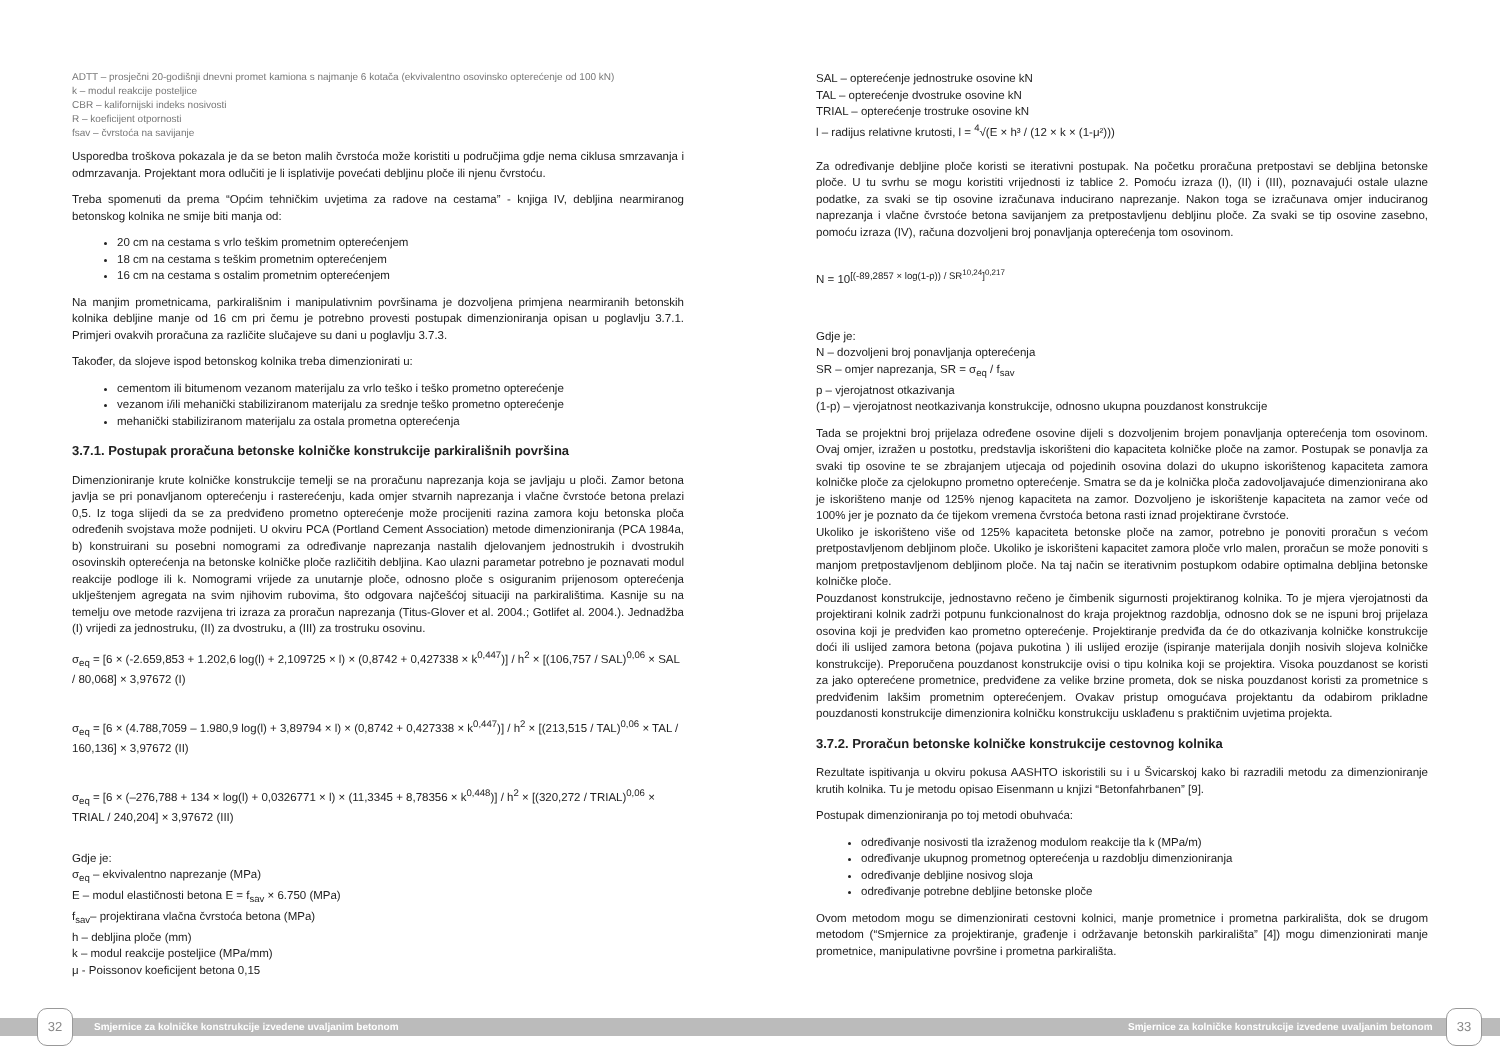ADTT – prosječni 20-godišnji dnevni promet kamiona s najmanje 6 kotača (ekvivalentno osovinsko opterećenje od 100 kN)
k – modul reakcije posteljice
CBR – kalifornijski indeks nosivosti
R – koeficijent otpornosti
fsav – čvrstoća na savijanje
Usporedba troškova pokazala je da se beton malih čvrstoća može koristiti u područjima gdje nema ciklusa smrzavanja i odmrzavanja. Projektant mora odlučiti je li isplativije povećati debljinu ploče ili njenu čvrstoću.
Treba spomenuti da prema “Općim tehničkim uvjetima za radove na cestama” - knjiga IV, debljina nearmiranog betonskog kolnika ne smije biti manja od:
20 cm na cestama s vrlo teškim prometnim opterećenjem
18 cm na cestama s teškim prometnim opterećenjem
16 cm na cestama s ostalim prometnim opterećenjem
Na manjim prometnicama, parkirališnim i manipulativnim površinama je dozvoljena primjena nearmiranih betonskih kolnika debljine manje od 16 cm pri čemu je potrebno provesti postupak dimenzioniranja opisan u poglavlju 3.7.1. Primjeri ovakvih proračuna za različite slučajeve su dani u poglavlju 3.7.3.
Također, da slojeve ispod betonskog kolnika treba dimenzionirati u:
cementom ili bitumenom vezanom materijalu za vrlo teško i teško prometno opterećenje
vezanom i/ili mehanički stabiliziranom materijalu za srednje teško prometno opterećenje
mehanički stabiliziranom materijalu za ostala prometna opterećenja
3.7.1. Postupak proračuna betonske kolničke konstrukcije parkirališnih površina
Dimenzioniranje krute kolničke konstrukcije temelji se na proračunu naprezanja koja se javljaju u ploči. Zamor betona javlja se pri ponavljanom opterećenju i rasterećenju, kada omjer stvarnih naprezanja i vlačne čvrstoće betona prelazi 0,5. Iz toga slijedi da se za predviđeno prometno opterećenje može procijeniti razina zamora koju betonska ploča određenih svojstava može podnijeti. U okviru PCA (Portland Cement Association) metode dimenzioniranja (PCA 1984a, b) konstruirani su posebni nomogrami za određivanje naprezanja nastalih djelovanjem jednostrukih i dvostrukih osovinskih opterećenja na betonske kolničke ploče različitih debljina. Kao ulazni parametar potrebno je poznavati modul reakcije podloge ili k. Nomogrami vrijede za unutarnje ploče, odnosno ploče s osiguranim prijenosom opterećenja uklještenjem agregata na svim njihovim rubovima, što odgovara najčešćoj situaciji na parkiralištima. Kasnije su na temelju ove metode razvijena tri izraza za proračun naprezanja (Titus-Glover et al. 2004.; Gotlifet al. 2004.). Jednadžba (I) vrijedi za jednostruku, (II) za dvostruku, a (III) za trostruku osovinu.
σ<sub>eq</sub> = [6 × (-2.659,853 + 1.202,6 log(l) + 2,109725 × l) × (0,8742 + 0,427338 × k<sup>0,447</sup>)] / h<sup>2</sup> × [(106,757 / SAL)<sup>0,06</sup> × SAL / 80,068] × 3,97672 (I)
σ<sub>eq</sub> = [6 × (4.788,7059 – 1.980,9 log(l) + 3,89794 × l) × (0,8742 + 0,427338 × k<sup>0,447</sup>)] / h<sup>2</sup> × [(213,515 / TAL)<sup>0,06</sup> × TAL / 160,136] × 3,97672 (II)
σ<sub>eq</sub> = [6 × (–276,788 + 134 × log(l) + 0,0326771 × l) × (11,3345 + 8,78356 × k<sup>0,448</sup>)] / h<sup>2</sup> × [(320,272 / TRIAL)<sup>0,06</sup> × TRIAL / 240,204] × 3,97672 (III)
Gdje je:
σ<sub>eq</sub> – ekvivalentno naprezanje (MPa)
E – modul elastičnosti betona E = f<sub>sav</sub> × 6.750 (MPa)
f<sub>sav</sub>– projektirana vlačna čvrstoća betona (MPa)
h – debljina ploče (mm)
k – modul reakcije posteljice (MPa/mm)
μ - Poissonov koeficijent betona 0,15
SAL – opterećenje jednostruke osovine kN
TAL – opterećenje dvostruke osovine kN
TRIAL – opterećenje trostruke osovine kN
l – radijus relativne krutosti, l = <sup>4</sup>√(E × h³ / (12 × k × (1-μ²)))
Za određivanje debljine ploče koristi se iterativni postupak. Na početku proračuna pretpostavi se debljina betonske ploče. U tu svrhu se mogu koristiti vrijednosti iz tablice 2. Pomoću izraza (I), (II) i (III), poznavajući ostale ulazne podatke, za svaki se tip osovine izračunava inducirano naprezanje. Nakon toga se izračunava omjer induciranog naprezanja i vlačne čvrstoće betona savijanjem za pretpostavljenu debljinu ploče. Za svaki se tip osovine zasebno, pomoću izraza (IV), računa dozvoljeni broj ponavljanja opterećenja tom osovinom.
N = 10<sup>[(-89,2857 × log(1-p)) / SR<sup>10,24</sup>]<sup>0,217</sup></sup>
Gdje je:
N – dozvoljeni broj ponavljanja opterećenja
SR – omjer naprezanja, SR = σ<sub>eq</sub> / f<sub>sav</sub>
p – vjerojatnost otkazivanja
(1-p) – vjerojatnost neotkazivanja konstrukcije, odnosno ukupna pouzdanost konstrukcije
Tada se projektni broj prijelaza određene osovine dijeli s dozvoljenim brojem ponavljanja opterećenja tom osovinom. Ovaj omjer, izražen u postotku, predstavlja iskorišteni dio kapaciteta kolničke ploče na zamor. Postupak se ponavlja za svaki tip osovine te se zbrajanjem utjecaja od pojedinih osovina dolazi do ukupno iskorištenog kapaciteta zamora kolničke ploče za cjelokupno prometno opterećenje. Smatra se da je kolnička ploča zadovoljavajuće dimenzionirana ako je iskorišteno manje od 125% njenog kapaciteta na zamor. Dozvoljeno je iskorištenje kapaciteta na zamor veće od 100% jer je poznato da će tijekom vremena čvrstoća betona rasti iznad projektirane čvrstoće.
Ukoliko je iskorišteno više od 125% kapaciteta betonske ploče na zamor, potrebno je ponoviti proračun s većom pretpostavljenom debljinom ploče. Ukoliko je iskorišteni kapacitet zamora ploče vrlo malen, proračun se može ponoviti s manjom pretpostavljenom debljinom ploče. Na taj način se iterativnim postupkom odabire optimalna debljina betonske kolničke ploče.
Pouzdanost konstrukcije, jednostavno rečeno je čimbenik sigurnosti projektiranog kolnika. To je mjera vjerojatnosti da projektirani kolnik zadrži potpunu funkcionalnost do kraja projektnog razdoblja, odnosno dok se ne ispuni broj prijelaza osovina koji je predviđen kao prometno opterećenje. Projektiranje predviđa da će do otkazivanja kolničke konstrukcije doći ili uslijed zamora betona (pojava pukotina ) ili uslijed erozije (ispiranje materijala donjih nosivih slojeva kolničke konstrukcije). Preporučena pouzdanost konstrukcije ovisi o tipu kolnika koji se projektira. Visoka pouzdanost se koristi za jako opterećene prometnice, predviđene za velike brzine prometa, dok se niska pouzdanost koristi za prometnice s predviđenim lakšim prometnim opterećenjem. Ovakav pristup omogućava projektantu da odabirom prikladne pouzdanosti konstrukcije dimenzionira kolničku konstrukciju usklađenu s praktičnim uvjetima projekta.
3.7.2. Proračun betonske kolničke konstrukcije cestovnog kolnika
Rezultate ispitivanja u okviru pokusa AASHTO iskoristili su i u Švicarskoj kako bi razradili metodu za dimenzioniranje krutih kolnika. Tu je metodu opisao Eisenmann u knjizi “Betonfahrbanen” [9].
Postupak dimenzioniranja po toj metodi obuhvaća:
određivanje nosivosti tla izraženog modulom reakcije tla k (MPa/m)
određivanje ukupnog prometnog opterećenja u razdoblju dimenzioniranja
određivanje debljine nosivog sloja
određivanje potrebne debljine betonske ploče
Ovom metodom mogu se dimenzionirati cestovni kolnici, manje prometnice i prometna parkirališta, dok se drugom metodom (“Smjernice za projektiranje, građenje i održavanje betonskih parkirališta” [4]) mogu dimenzionirati manje prometnice, manipulativne površine i prometna parkirališta.
Smjernice za kolničke konstrukcije izvedene uvaljanim betonom Smjernice za kolničke konstrukcije izvedene uvaljanim betonom
32 33